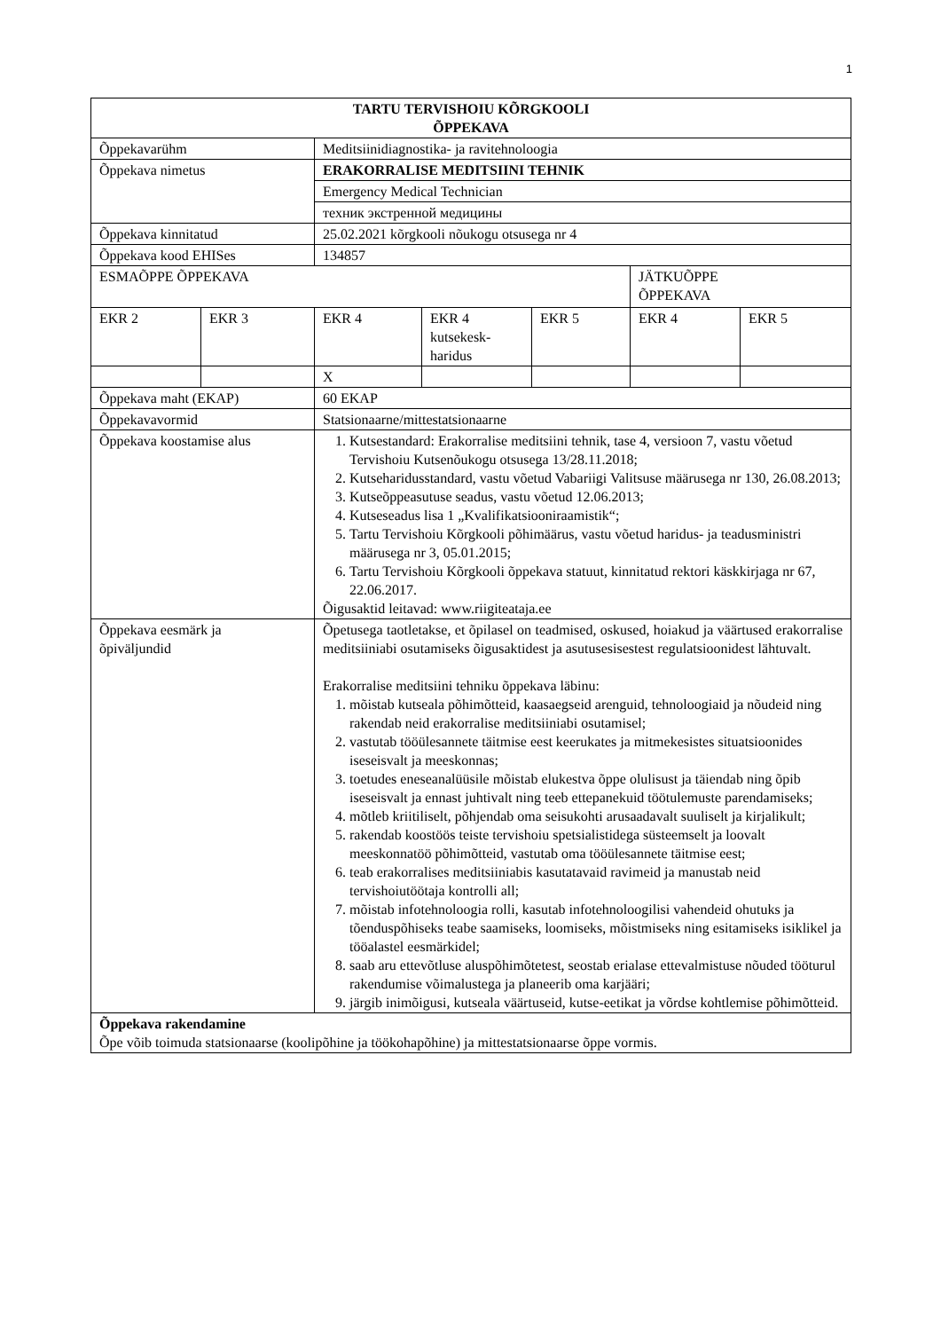1
| TARTU TERVISHOIU KÕRGKOOLI ÕPPEKAVA | | | | | | |
| Õppekavarühm | | Meditsiinidiagnostika- ja ravitehnoloogia | | | | |
| Õppekava nimetus | | ERAKORRALISE MEDITSIINI TEHNIK | | | | |
| | | Emergency Medical Technician | | | | |
| | | техник экстренной медицины | | | | |
| Õppekava kinnitatud | | 25.02.2021 kõrgkooli nõukogu otsusega nr 4 | | | | |
| Õppekava kood EHISes | | 134857 | | | | |
| ESMAÕPPE ÕPPEKAVA | | | | | JÄTKUÕPPE ÕPPEKAVA | |
| EKR 2 | EKR 3 | EKR 4 | EKR 4 kutsekesk- haridus | EKR 5 | EKR 4 | EKR 5 |
| | | X | | | | |
| Õppekava maht (EKAP) | | 60 EKAP | | | | |
| Õppekavavormid | | Statsionaarne/mittestatsionaarne | | | | |
| Õppekava koostamise alus | | 1. Kutsestandard: Erakorralise meditsiini tehnik, tase 4, versioon 7, vastu võetud Tervishoiu Kutsenõukogu otsusega 13/28.11.2018; 2. Kutseharidusstandard, vastu võetud Vabariigi Valitsuse määrusega nr 130, 26.08.2013; 3. Kutseõppeasutuse seadus, vastu võetud 12.06.2013; 4. Kutseseadus lisa 1 „Kvalifikatsiooniraamistik“; 5. Tartu Tervishoiu Kõrgkooli põhimäärus, vastu võetud haridus- ja teadusministri määrusega nr 3, 05.01.2015; 6. Tartu Tervishoiu Kõrgkooli õppekava statuut, kinnitatud rektori käskkirjaga nr 67, 22.06.2017. Õigusaktid leitavad: www.riigiteataja.ee | | | | |
| Õppekava eesmärk ja õpiväljundid | | Õpetusega taotletakse, et õpilasel on teadmised, oskused, hoiakud ja väärtused erakorralise meditsiiniabi osutamiseks õigusaktidest ja asutusesisestest regulatsioonidest lähtuvalt. Erakorralise meditsiini tehniku õppekava läbinu: 1. mõistab kutseala põhimõtteid, kaasaegseid arenguid, tehnoloogiaid ja nõudeid ning rakendab neid erakorralise meditsiiniabi osutamisel; 2. vastutab tööülesannete täitmise eest keerukates ja mitmekesistes situatsioonides iseseisvalt ja meeskonnas; 3. toetudes eneseanalüüsile mõistab elukestva õppe olulisust ja täiendab ning õpib iseseisvalt ja ennast juhtivalt ning teeb ettepanekuid töötulemuste parendamiseks; 4. mõtleb kriitiliselt, põhjendab oma seisukohti arusaadavalt suuliselt ja kirjalikult; 5. rakendab koostöös teiste tervishoiu spetsialistidega süsteemselt ja loovalt meeskonnatöö põhimõtteid, vastutab oma tööülesannete täitmise eest; 6. teab erakorralises meditsiiniabis kasutatavaid ravimeid ja manustab neid tervishoiutöötaja kontrolli all; 7. mõistab infotehnoloogia rolli, kasutab infotehnoloogilisi vahendeid ohutuks ja tõenduspõhiseks teabe saamiseks, loomiseks, mõistmiseks ning esitamiseks isiklikel ja tööalastel eesmärkidel; 8. saab aru ettevõtluse aluspõhimõtetest, seostab erialase ettevalmistuse nõuded tööturul rakendumise võimalustega ja planeerib oma karjääri; 9. järgib inimõigusi, kutseala väärtuseid, kutse-eetikat ja võrdse kohtlemise põhimõtteid. | | | | |
| Õppekava rakendamine Õpe võib toimuda statsionaarse (koolipõhine ja töökohapõhine) ja mittestatsionaarse õppe vormis. | | | | | | |